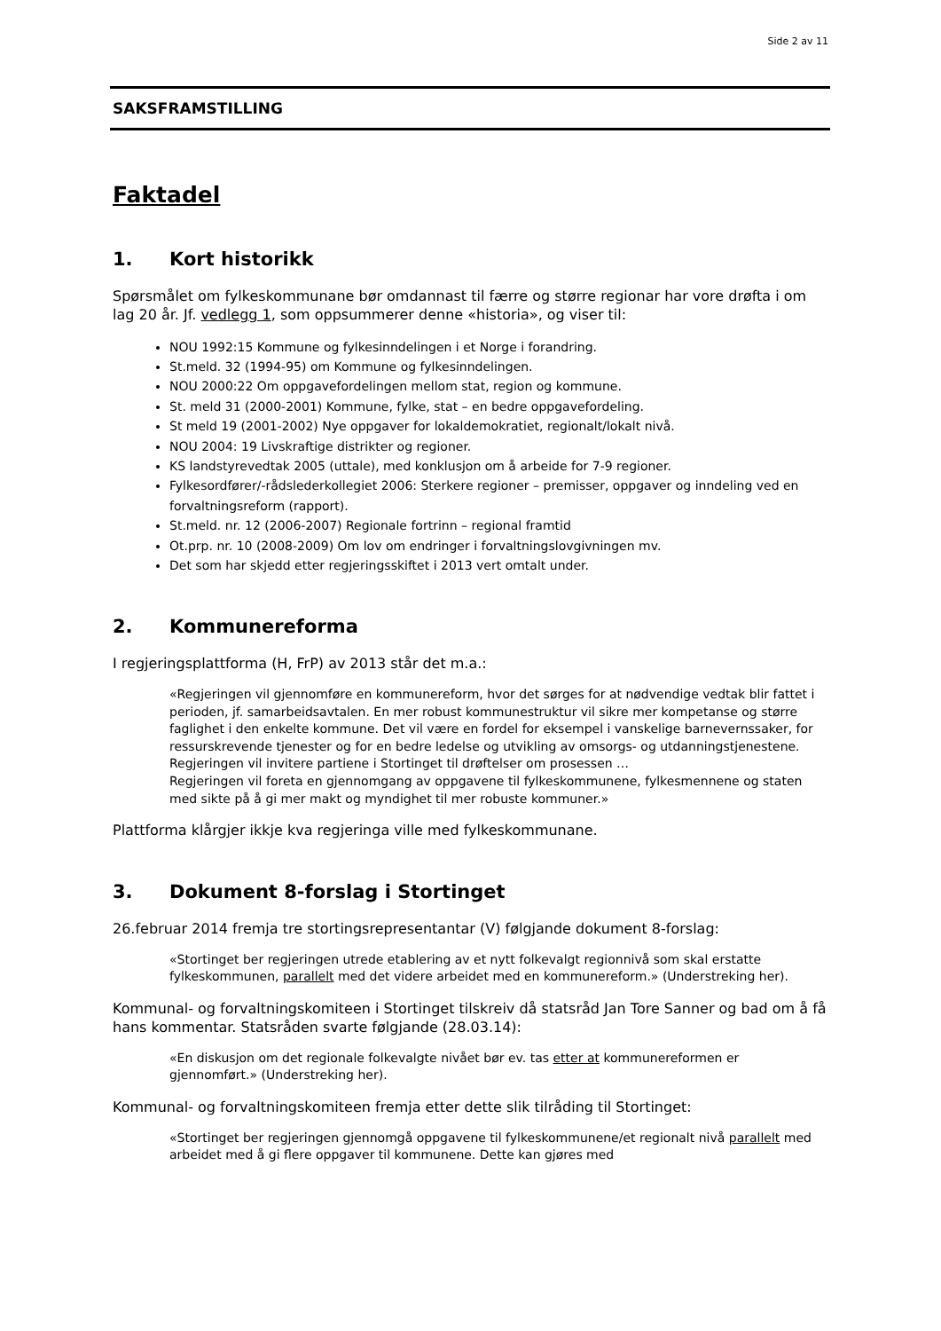Side 2 av 11
SAKSFRAMSTILLING
Faktadel
1. Kort historikk
Spørsmålet om fylkeskommunane bør omdannast til færre og større regionar har vore drøfta i om lag 20 år. Jf. vedlegg 1, som oppsummerer denne «historia», og viser til:
NOU 1992:15 Kommune og fylkesinndelingen i et Norge i forandring.
St.meld. 32 (1994-95) om Kommune og fylkesinndelingen.
NOU 2000:22 Om oppgavefordelingen mellom stat, region og kommune.
St. meld 31 (2000-2001) Kommune, fylke, stat – en bedre oppgavefordeling.
St meld 19 (2001-2002) Nye oppgaver for lokaldemokratiet, regionalt/lokalt nivå.
NOU 2004: 19 Livskraftige distrikter og regioner.
KS landstyrevedtak 2005 (uttale), med konklusjon om å arbeide for 7-9 regioner.
Fylkesordfører/-rådslederkollegiet 2006: Sterkere regioner – premisser, oppgaver og inndeling ved en forvaltningsreform (rapport).
St.meld. nr. 12 (2006-2007) Regionale fortrinn – regional framtid
Ot.prp. nr. 10 (2008-2009) Om lov om endringer i forvaltningslovgivningen mv.
Det som har skjedd etter regjeringsskiftet i 2013 vert omtalt under.
2. Kommunereforma
I regjeringsplattforma (H, FrP) av 2013 står det m.a.:
«Regjeringen vil gjennomføre en kommunereform, hvor det sørges for at nødvendige vedtak blir fattet i perioden, jf. samarbeidsavtalen. En mer robust kommunestruktur vil sikre mer kompetanse og større faglighet i den enkelte kommune. Det vil være en fordel for eksempel i vanskelige barnevernssaker, for ressurskrevende tjenester og for en bedre ledelse og utvikling av omsorgs- og utdanningstjenestene. Regjeringen vil invitere partiene i Stortinget til drøftelser om prosessen …
Regjeringen vil foreta en gjennomgang av oppgavene til fylkeskommunene, fylkesmennene og staten med sikte på å gi mer makt og myndighet til mer robuste kommuner.»
Plattforma klårgjer ikkje kva regjeringa ville med fylkeskommunane.
3. Dokument 8-forslag i Stortinget
26.februar 2014 fremja tre stortingsrepresentantar (V) følgjande dokument 8-forslag:
«Stortinget ber regjeringen utrede etablering av et nytt folkevalgt regionnivå som skal erstatte fylkeskommunen, parallelt med det videre arbeidet med en kommunereform.» (Understreking her).
Kommunal- og forvaltningskomiteen i Stortinget tilskreiv då statsråd Jan Tore Sanner og bad om å få hans kommentar. Statsråden svarte følgjande (28.03.14):
«En diskusjon om det regionale folkevalgte nivået bør ev. tas etter at kommunereformen er gjennomført.» (Understreking her).
Kommunal- og forvaltningskomiteen fremja etter dette slik tilråding til Stortinget:
«Stortinget ber regjeringen gjennomgå oppgavene til fylkeskommunene/et regionalt nivå parallelt med arbeidet med å gi flere oppgaver til kommunene. Dette kan gjøres med